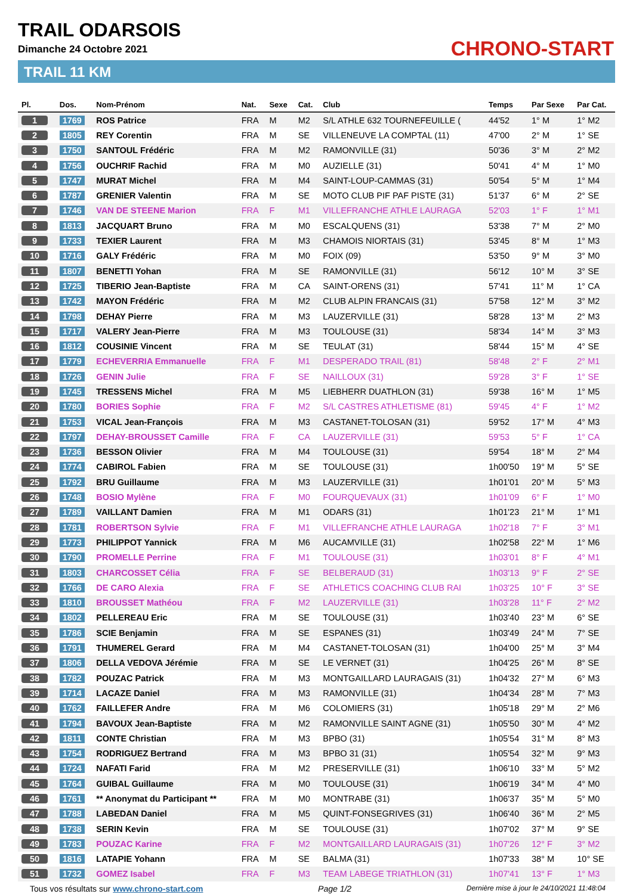TRAIL ODARSOIS
Dimanche 24 Octobre 2021
TRAIL 11 KM
CHRONO-START
| Pl. | Dos. | Nom-Prénom | Nat. | Sexe | Cat. | Club | Temps | Par Sexe | Par Cat. |
| --- | --- | --- | --- | --- | --- | --- | --- | --- | --- |
| 1 | 1769 | ROS Patrice | FRA | M | M2 | S/L ATHLE 632 TOURNEFEUILLE ( | 44'52 | 1° M | 1° M2 |
| 2 | 1805 | REY Corentin | FRA | M | SE | VILLENEUVE LA COMPTAL (11) | 47'00 | 2° M | 1° SE |
| 3 | 1750 | SANTOUL Frédéric | FRA | M | M2 | RAMONVILLE (31) | 50'36 | 3° M | 2° M2 |
| 4 | 1756 | OUCHRIF Rachid | FRA | M | M0 | AUZIELLE (31) | 50'41 | 4° M | 1° M0 |
| 5 | 1747 | MURAT Michel | FRA | M | M4 | SAINT-LOUP-CAMMAS (31) | 50'54 | 5° M | 1° M4 |
| 6 | 1787 | GRENIER Valentin | FRA | M | SE | MOTO CLUB PIF PAF PISTE (31) | 51'37 | 6° M | 2° SE |
| 7 | 1746 | VAN DE STEENE Marion | FRA | F | M1 | VILLEFRANCHE ATHLE LAURAGA | 52'03 | 1° F | 1° M1 |
| 8 | 1813 | JACQUART Bruno | FRA | M | M0 | ESCALQUENS (31) | 53'38 | 7° M | 2° M0 |
| 9 | 1733 | TEXIER Laurent | FRA | M | M3 | CHAMOIS NIORTAIS (31) | 53'45 | 8° M | 1° M3 |
| 10 | 1716 | GALY Frédéric | FRA | M | M0 | FOIX (09) | 53'50 | 9° M | 3° M0 |
| 11 | 1807 | BENETTI Yohan | FRA | M | SE | RAMONVILLE (31) | 56'12 | 10° M | 3° SE |
| 12 | 1725 | TIBERIO Jean-Baptiste | FRA | M | CA | SAINT-ORENS (31) | 57'41 | 11° M | 1° CA |
| 13 | 1742 | MAYON Frédéric | FRA | M | M2 | CLUB ALPIN FRANCAIS (31) | 57'58 | 12° M | 3° M2 |
| 14 | 1798 | DEHAY Pierre | FRA | M | M3 | LAUZERVILLE (31) | 58'28 | 13° M | 2° M3 |
| 15 | 1717 | VALERY Jean-Pierre | FRA | M | M3 | TOULOUSE (31) | 58'34 | 14° M | 3° M3 |
| 16 | 1812 | COUSINIE Vincent | FRA | M | SE | TEULAT (31) | 58'44 | 15° M | 4° SE |
| 17 | 1779 | ECHEVERRIA Emmanuelle | FRA | F | M1 | DESPERADO TRAIL (81) | 58'48 | 2° F | 2° M1 |
| 18 | 1726 | GENIN Julie | FRA | F | SE | NAILLOUX (31) | 59'28 | 3° F | 1° SE |
| 19 | 1745 | TRESSENS Michel | FRA | M | M5 | LIEBHERR DUATHLON (31) | 59'38 | 16° M | 1° M5 |
| 20 | 1780 | BORIES Sophie | FRA | F | M2 | S/L CASTRES ATHLETISME (81) | 59'45 | 4° F | 1° M2 |
| 21 | 1753 | VICAL Jean-François | FRA | M | M3 | CASTANET-TOLOSAN (31) | 59'52 | 17° M | 4° M3 |
| 22 | 1797 | DEHAY-BROUSSET Camille | FRA | F | CA | LAUZERVILLE (31) | 59'53 | 5° F | 1° CA |
| 23 | 1736 | BESSON Olivier | FRA | M | M4 | TOULOUSE (31) | 59'54 | 18° M | 2° M4 |
| 24 | 1774 | CABIROL Fabien | FRA | M | SE | TOULOUSE (31) | 1h00'50 | 19° M | 5° SE |
| 25 | 1792 | BRU Guillaume | FRA | M | M3 | LAUZERVILLE (31) | 1h01'01 | 20° M | 5° M3 |
| 26 | 1748 | BOSIO Mylène | FRA | F | M0 | FOURQUEVAUX (31) | 1h01'09 | 6° F | 1° M0 |
| 27 | 1789 | VAILLANT Damien | FRA | M | M1 | ODARS (31) | 1h01'23 | 21° M | 1° M1 |
| 28 | 1781 | ROBERTSON Sylvie | FRA | F | M1 | VILLEFRANCHE ATHLE LAURAGA | 1h02'18 | 7° F | 3° M1 |
| 29 | 1773 | PHILIPPOT Yannick | FRA | M | M6 | AUCAMVILLE (31) | 1h02'58 | 22° M | 1° M6 |
| 30 | 1790 | PROMELLE Perrine | FRA | F | M1 | TOULOUSE (31) | 1h03'01 | 8° F | 4° M1 |
| 31 | 1803 | CHARCOSSET Célia | FRA | F | SE | BELBERAUD (31) | 1h03'13 | 9° F | 2° SE |
| 32 | 1766 | DE CARO Alexia | FRA | F | SE | ATHLETICS COACHING CLUB RAI | 1h03'25 | 10° F | 3° SE |
| 33 | 1810 | BROUSSET Mathéou | FRA | F | M2 | LAUZERVILLE (31) | 1h03'28 | 11° F | 2° M2 |
| 34 | 1802 | PELLEREAU Eric | FRA | M | SE | TOULOUSE (31) | 1h03'40 | 23° M | 6° SE |
| 35 | 1786 | SCIE Benjamin | FRA | M | SE | ESPANES (31) | 1h03'49 | 24° M | 7° SE |
| 36 | 1791 | THUMEREL Gerard | FRA | M | M4 | CASTANET-TOLOSAN (31) | 1h04'00 | 25° M | 3° M4 |
| 37 | 1806 | DELLA VEDOVA Jérémie | FRA | M | SE | LE VERNET (31) | 1h04'25 | 26° M | 8° SE |
| 38 | 1782 | POUZAC Patrick | FRA | M | M3 | MONTGAILLARD LAURAGAIS (31) | 1h04'32 | 27° M | 6° M3 |
| 39 | 1714 | LACAZE Daniel | FRA | M | M3 | RAMONVILLE (31) | 1h04'34 | 28° M | 7° M3 |
| 40 | 1762 | FAILLEFER Andre | FRA | M | M6 | COLOMIERS (31) | 1h05'18 | 29° M | 2° M6 |
| 41 | 1794 | BAVOUX Jean-Baptiste | FRA | M | M2 | RAMONVILLE SAINT AGNE (31) | 1h05'50 | 30° M | 4° M2 |
| 42 | 1811 | CONTE Christian | FRA | M | M3 | BPBO (31) | 1h05'54 | 31° M | 8° M3 |
| 43 | 1754 | RODRIGUEZ Bertrand | FRA | M | M3 | BPBO 31 (31) | 1h05'54 | 32° M | 9° M3 |
| 44 | 1724 | NAFATI Farid | FRA | M | M2 | PRESERVILLE (31) | 1h06'10 | 33° M | 5° M2 |
| 45 | 1764 | GUIBAL Guillaume | FRA | M | M0 | TOULOUSE (31) | 1h06'19 | 34° M | 4° M0 |
| 46 | 1761 | ** Anonymat du Participant ** | FRA | M | M0 | MONTRABE (31) | 1h06'37 | 35° M | 5° M0 |
| 47 | 1788 | LABEDAN Daniel | FRA | M | M5 | QUINT-FONSEGRIVES (31) | 1h06'40 | 36° M | 2° M5 |
| 48 | 1738 | SERIN Kevin | FRA | M | SE | TOULOUSE (31) | 1h07'02 | 37° M | 9° SE |
| 49 | 1783 | POUZAC Karine | FRA | F | M2 | MONTGAILLARD LAURAGAIS (31) | 1h07'26 | 12° F | 3° M2 |
| 50 | 1816 | LATAPIE Yohann | FRA | M | SE | BALMA (31) | 1h07'33 | 38° M | 10° SE |
| 51 | 1732 | GOMEZ Isabel | FRA | F | M3 | TEAM LABEGE TRIATHLON (31) | 1h07'41 | 13° F | 1° M3 |
Tous vos résultats sur www.chrono-start.com Page 1/2 Dernière mise à jour le 24/10/2021 11:48:04